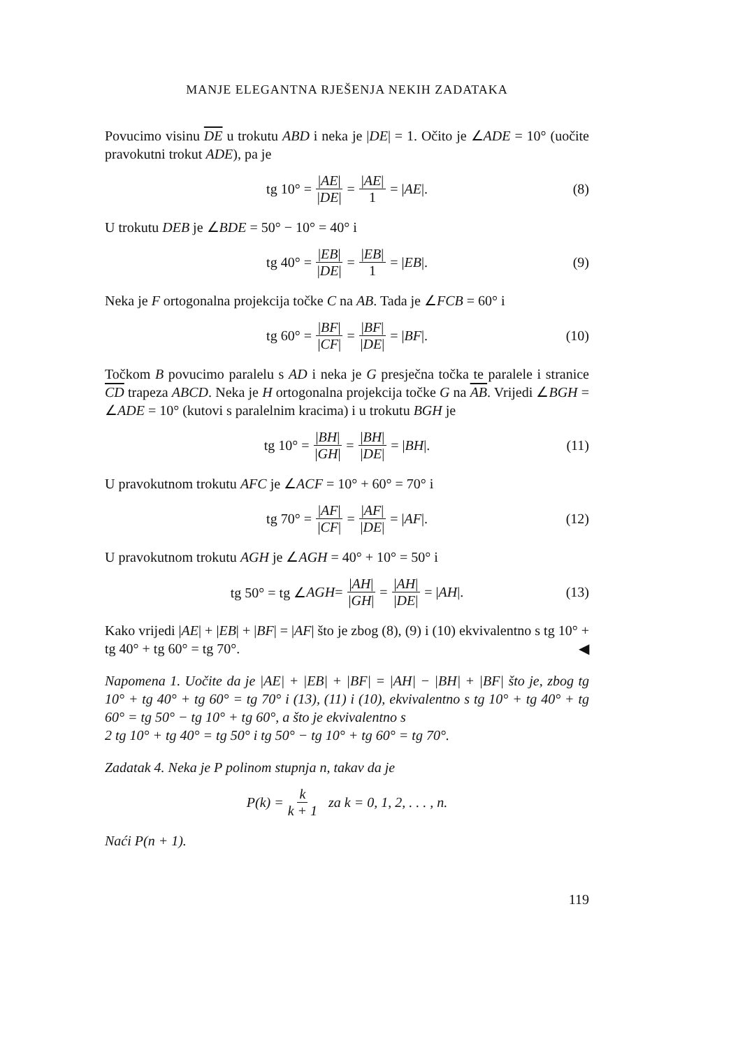MANJE ELEGANTNA RJEŠENJA NEKIH ZADATAKA
Povucimo visinu DE u trokutu ABD i neka je |DE| = 1. Očito je ∠ADE = 10° (uočite pravokutni trokut ADE), pa je
tg 10° = |AE| |DE| = |AE| 1 = | AE |. (8)
U trokutu DEB je ∠BDE = 50° − 10° = 40° i
tg 40° = |EB| |DE| = |EB| 1 = | EB |. (9)
Neka je F ortogonalna projekcija točke C na AB. Tada je ∠FCB = 60° i
tg 60° = |BF| |CF| = |BF| |DE| = | BF |. (10)
Točkom B povucimo paralelu s AD i neka je G presječna točka te paralele i stranice CD trapeza ABCD. Neka je H ortogonalna projekcija točke G na AB. Vrijedi ∠BGH = ∠ADE = 10° (kutovi s paralelnim kracima) i u trokutu BGH je
tg 10° = |BH| |GH| = |BH| |DE| = | BH |. (11)
U pravokutnom trokutu AFC je ∠ACF = 10° + 60° = 70° i
tg 70° = |AF| |CF| = |AF| |DE| = | AF |. (12)
U pravokutnom trokutu AGH je ∠AGH = 40° + 10° = 50° i
tg 50° = tg ∠ AGH = |AH| |GH| = |AH| |DE| = | AH |. (13)
Kako vrijedi |AE| + |EB| + |BF| = |AF| što je zbog (8), (9) i (10) ekvivalentno s tg 10° + tg 40° + tg 60° = tg 70°. ◀
Napomena 1. Uočite da je |AE| + |EB| + |BF| = |AH| − |BH| + |BF| što je, zbog tg 10° + tg 40° + tg 60° = tg 70° i (13), (11) i (10), ekvivalentno s tg 10° + tg 40° + tg 60° = tg 50° − tg 10° + tg 60°, a što je ekvivalentno s
2 tg 10° + tg 40° = tg 50° i tg 50° − tg 10° + tg 60° = tg 70°.
Zadatak 4. Neka je P polinom stupnja n, takav da je
P (k) = k k + 1 za k = 0, 1, 2, . . . , n.
Naći P(n + 1).
119